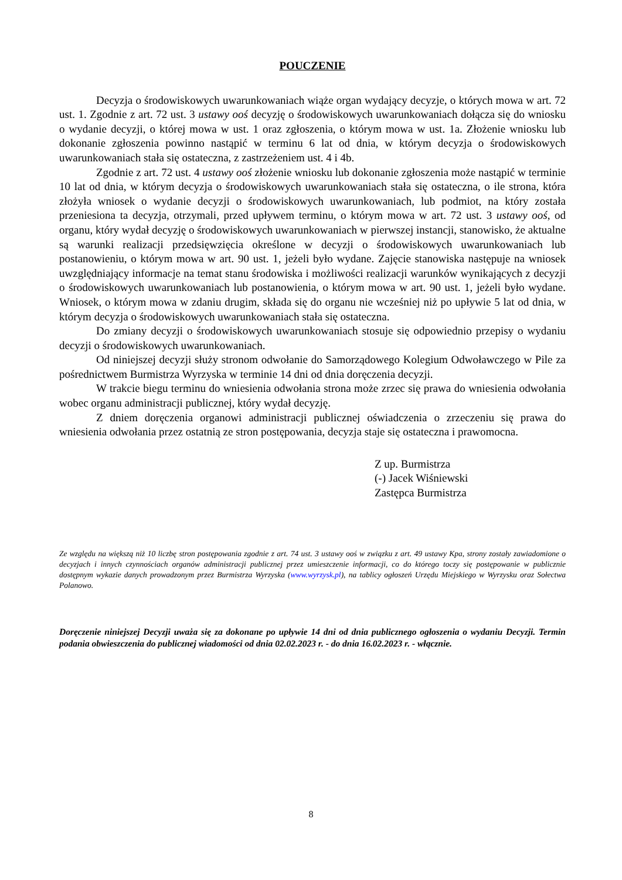POUCZENIE
Decyzja o środowiskowych uwarunkowaniach wiąże organ wydający decyzje, o których mowa w art. 72 ust. 1. Zgodnie z art. 72 ust. 3 ustawy ooś decyzję o środowiskowych uwarunkowaniach dołącza się do wniosku o wydanie decyzji, o której mowa w ust. 1 oraz zgłoszenia, o którym mowa w ust. 1a. Złożenie wniosku lub dokonanie zgłoszenia powinno nastąpić w terminu 6 lat od dnia, w którym decyzja o środowiskowych uwarunkowaniach stała się ostateczna, z zastrzeżeniem ust. 4 i 4b.
Zgodnie z art. 72 ust. 4 ustawy ooś złożenie wniosku lub dokonanie zgłoszenia może nastąpić w terminie 10 lat od dnia, w którym decyzja o środowiskowych uwarunkowaniach stała się ostateczna, o ile strona, która złożyła wniosek o wydanie decyzji o środowiskowych uwarunkowaniach, lub podmiot, na który została przeniesiona ta decyzja, otrzymali, przed upływem terminu, o którym mowa w art. 72 ust. 3 ustawy ooś, od organu, który wydał decyzję o środowiskowych uwarunkowaniach w pierwszej instancji, stanowisko, że aktualne są warunki realizacji przedsięwzięcia określone w decyzji o środowiskowych uwarunkowaniach lub postanowieniu, o którym mowa w art. 90 ust. 1, jeżeli było wydane. Zajęcie stanowiska następuje na wniosek uwzględniający informacje na temat stanu środowiska i możliwości realizacji warunków wynikających z decyzji o środowiskowych uwarunkowaniach lub postanowienia, o którym mowa w art. 90 ust. 1, jeżeli było wydane. Wniosek, o którym mowa w zdaniu drugim, składa się do organu nie wcześniej niż po upływie 5 lat od dnia, w którym decyzja o środowiskowych uwarunkowaniach stała się ostateczna.
Do zmiany decyzji o środowiskowych uwarunkowaniach stosuje się odpowiednio przepisy o wydaniu decyzji o środowiskowych uwarunkowaniach.
Od niniejszej decyzji służy stronom odwołanie do Samorządowego Kolegium Odwoławczego w Pile za pośrednictwem Burmistrza Wyrzyska w terminie 14 dni od dnia doręczenia decyzji.
W trakcie biegu terminu do wniesienia odwołania strona może zrzec się prawa do wniesienia odwołania wobec organu administracji publicznej, który wydał decyzję.
Z dniem doręczenia organowi administracji publicznej oświadczenia o zrzeczeniu się prawa do wniesienia odwołania przez ostatnią ze stron postępowania, decyzja staje się ostateczna i prawomocna.
Z up. Burmistrza
(-) Jacek Wiśniewski
Zastępca Burmistrza
Ze względu na większą niż 10 liczbę stron postępowania zgodnie z art. 74 ust. 3 ustawy ooś w związku z art. 49 ustawy Kpa, strony zostały zawiadomione o decyzjach i innych czynnościach organów administracji publicznej przez umieszczenie informacji, co do którego toczy się postępowanie w publicznie dostępnym wykazie danych prowadzonym przez Burmistrza Wyrzyska (www.wyrzysk.pl), na tablicy ogłoszeń Urzędu Miejskiego w Wyrzysku oraz Sołectwa Polanowo.
Doręczenie niniejszej Decyzji uważa się za dokonane po upływie 14 dni od dnia publicznego ogłoszenia o wydaniu Decyzji. Termin podania obwieszczenia do publicznej wiadomości od dnia 02.02.2023 r. - do dnia 16.02.2023 r. - włącznie.
8